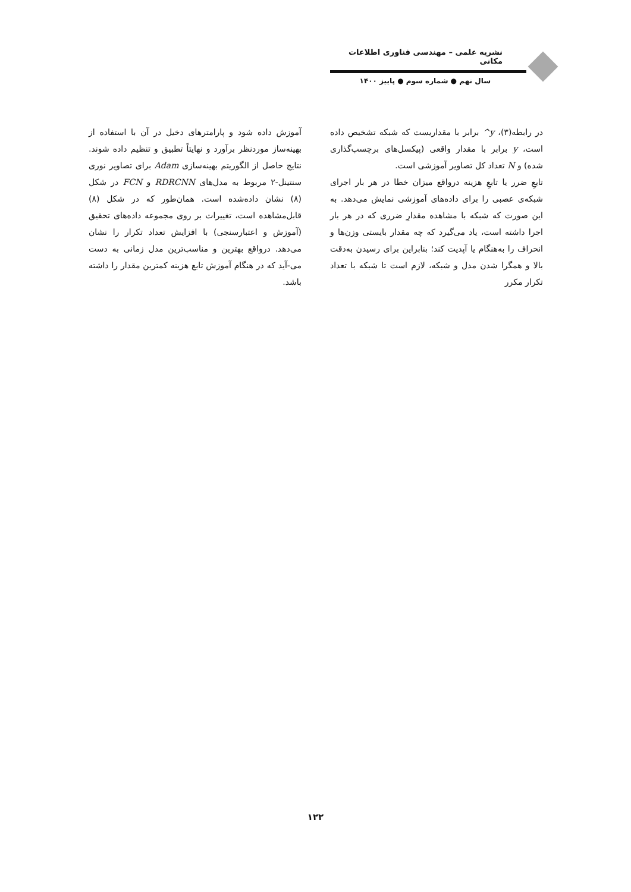نشریه علمی – مهندسی فناوری اطلاعات مکانی
سال نهم ● شماره سوم ● پاییز ۱۴۰۰
در رابطه(۳)، y^ برابر با مقداریست که شبکه تشخیص داده است، y برابر با مقدار واقعی (پیکسل‌های برچسب‌گذاری شده) و N تعداد کل تصاویر آموزشی است.
تابعِ ضرر یا تابعِ هزینه درواقع میزان خطا در هر بار اجرای شبکه‌ی عصبی را برای داده‌های آموزشی نمایش می‌دهد. به این صورت که شبکه با مشاهده مقدارِ ضرری که در هر بار اجرا داشته است، یاد می‌گیرد که چه مقدار بایستی وزن‌ها و انحراف را به‌هنگام یا آپدیت کند؛ بنابراین برای رسیدن به‌دقت بالا و همگرا شدن مدل و شبکه، لازم است تا شبکه با تعداد تکرار مکرر
آموزش داده شود و پارامترهای دخیل در آن با استفاده از بهینه‌ساز موردنظر برآورد و نهایتاً تطبیق و تنظیم داده شوند. نتایج حاصل از الگوریتم بهینه‌سازی Adam برای تصاویر نوری سنتینل-۲ مربوط به مدل‌های RDRCNN و FCN در شکل (۸) نشان داده‌شده است. همان‌طور که در شکل (۸) قابل‌مشاهده است، تغییرات بر روی مجموعه داده‌های تحقیق (آموزش و اعتبارسنجی) با افزایش تعداد تکرار را نشان می‌دهد. درواقع بهترین و مناسب‌ترین مدل زمانی به دست می-آید که در هنگام آموزش تابع هزینه کمترین مقدار را داشته باشد.
۱۲۲